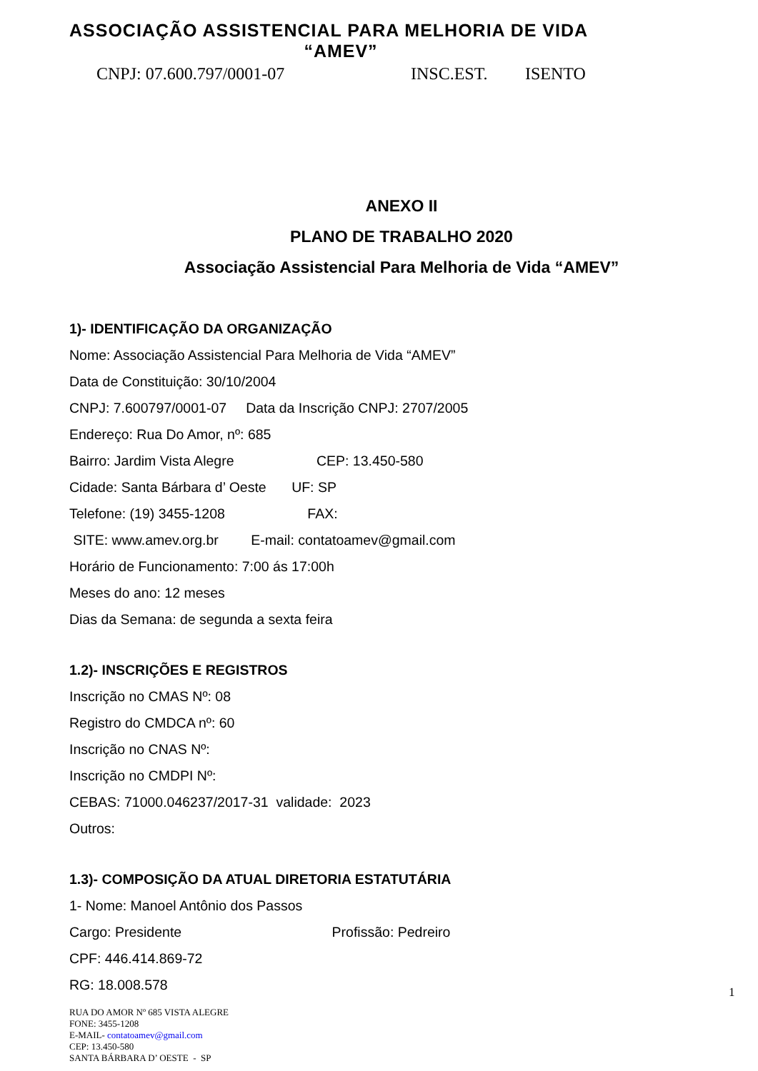ASSOCIAÇÃO ASSISTENCIAL PARA MELHORIA DE VIDA
“AMEV”
CNPJ: 07.600.797/0001-07 INSC.EST. ISENTO
ANEXO II
PLANO DE TRABALHO 2020
Associação Assistencial Para Melhoria de Vida “AMEV”
1)- IDENTIFICAÇÃO DA ORGANIZAÇÃO
Nome: Associação Assistencial Para Melhoria de Vida “AMEV”
Data de Constituição: 30/10/2004
CNPJ: 7.600797/0001-07 Data da Inscrição CNPJ: 2707/2005
Endereço: Rua Do Amor, nº: 685
Bairro: Jardim Vista Alegre CEP: 13.450-580
Cidade: Santa Bárbara d’ Oeste UF: SP
Telefone: (19) 3455-1208 FAX:
SITE: www.amev.org.br E-mail: contatoamev@gmail.com
Horário de Funcionamento: 7:00 ás 17:00h
Meses do ano: 12 meses
Dias da Semana: de segunda a sexta feira
1.2)- INSCRIÇÕES E REGISTROS
Inscrição no CMAS Nº: 08
Registro do CMDCA nº: 60
Inscrição no CNAS Nº:
Inscrição no CMDPI Nº:
CEBAS: 71000.046237/2017-31 validade: 2023
Outros:
1.3)- COMPOSIÇÃO DA ATUAL DIRETORIA ESTATUTÁRIA
1- Nome: Manoel Antônio dos Passos
Cargo: Presidente Profissão: Pedreiro
CPF: 446.414.869-72
RG: 18.008.578
1
RUA DO AMOR Nº 685 VISTA ALEGRE
FONE: 3455-1208
E-MAIL- contatoamev@gmail.com
CEP: 13.450-580
SANTA BÁRBARA D’ OESTE - SP